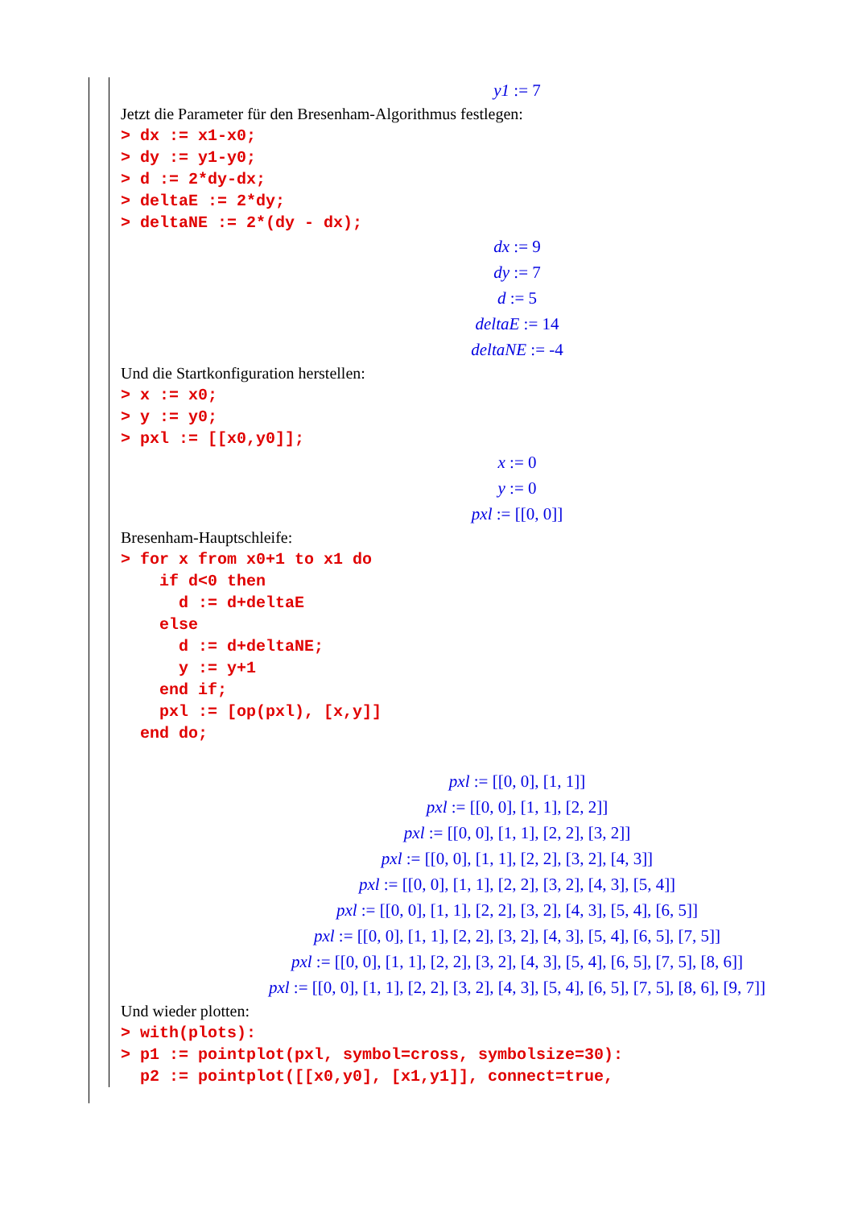y1 := 7
Jetzt die Parameter für den Bresenham-Algorithmus festlegen:
> dx := x1-x0;
> dy := y1-y0;
> d := 2*dy-dx;
> deltaE := 2*dy;
> deltaNE := 2*(dy - dx);
dx := 9
dy := 7
d := 5
deltaE := 14
deltaNE := -4
Und die Startkonfiguration herstellen:
> x := x0;
> y := y0;
> pxl := [[x0,y0]];
x := 0
y := 0
pxl := [[0, 0]]
Bresenham-Hauptschleife:
> for x from x0+1 to x1 do
    if d<0 then
      d := d+deltaE
    else
      d := d+deltaNE;
      y := y+1
    end if;
    pxl := [op(pxl), [x,y]]
  end do;
pxl := [[0, 0], [1, 1]]
pxl := [[0, 0], [1, 1], [2, 2]]
pxl := [[0, 0], [1, 1], [2, 2], [3, 2]]
pxl := [[0, 0], [1, 1], [2, 2], [3, 2], [4, 3]]
pxl := [[0, 0], [1, 1], [2, 2], [3, 2], [4, 3], [5, 4]]
pxl := [[0, 0], [1, 1], [2, 2], [3, 2], [4, 3], [5, 4], [6, 5]]
pxl := [[0, 0], [1, 1], [2, 2], [3, 2], [4, 3], [5, 4], [6, 5], [7, 5]]
pxl := [[0, 0], [1, 1], [2, 2], [3, 2], [4, 3], [5, 4], [6, 5], [7, 5], [8, 6]]
pxl := [[0, 0], [1, 1], [2, 2], [3, 2], [4, 3], [5, 4], [6, 5], [7, 5], [8, 6], [9, 7]]
Und wieder plotten:
> with(plots):
> p1 := pointplot(pxl, symbol=cross, symbolsize=30):
  p2 := pointplot([[x0,y0], [x1,y1]], connect=true,